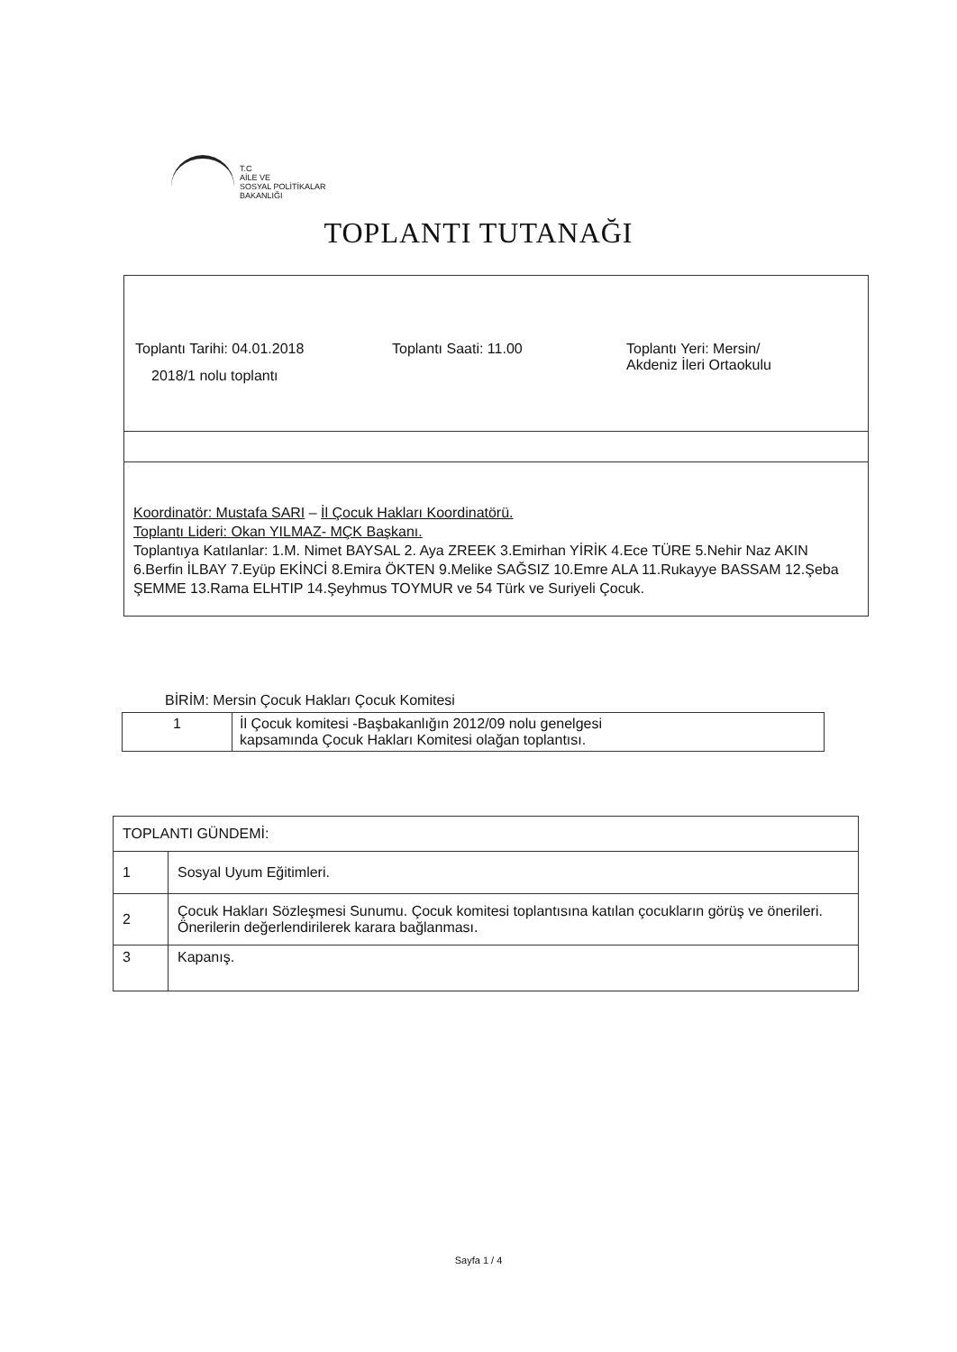T.C
AİLE VE
SOSYAL POLİTİKALAR
BAKANLIĞI
TOPLANTI TUTANAĞI
Toplantı Tarihi: 04.01.2018 Toplantı Saati: 11.00 Toplantı Yeri: Mersin/
Akdeniz İleri Ortaokulu
2018/1 nolu toplantı
Koordinatör: Mustafa SARI – İl Çocuk Hakları Koordinatörü.
Toplantı Lideri: Okan YILMAZ- MÇK Başkanı.
Toplantıya Katılanlar: 1.M. Nimet BAYSAL 2. Aya ZREEK 3.Emirhan YİRİK 4.Ece TÜRE 5.Nehir Naz AKIN 6.Berfin İLBAY 7.Eyüp EKİNCİ 8.Emira ÖKTEN 9.Melike SAĞSIZ 10.Emre ALA 11.Rukayye BASSAM 12.Şeba ŞEMME 13.Rama ELHTIP 14.Şeyhmus TOYMUR ve 54 Türk ve Suriyeli Çocuk.
BİRİM: Mersin Çocuk Hakları Çocuk Komitesi
| 1 | İl Çocuk komitesi -Başbakanlığın 2012/09 nolu genelgesi kapsamında Çocuk Hakları Komitesi olağan toplantısı. |
| TOPLANTI GÜNDEMİ: | |
| 1 | Sosyal Uyum Eğitimleri. |
| 2 | Çocuk Hakları Sözleşmesi Sunumu. Çocuk komitesi toplantısına katılan çocukların görüş ve önerileri. Önerilerin değerlendirilerek karara bağlanması. |
| 3 | Kapanış. |
Sayfa 1 / 4